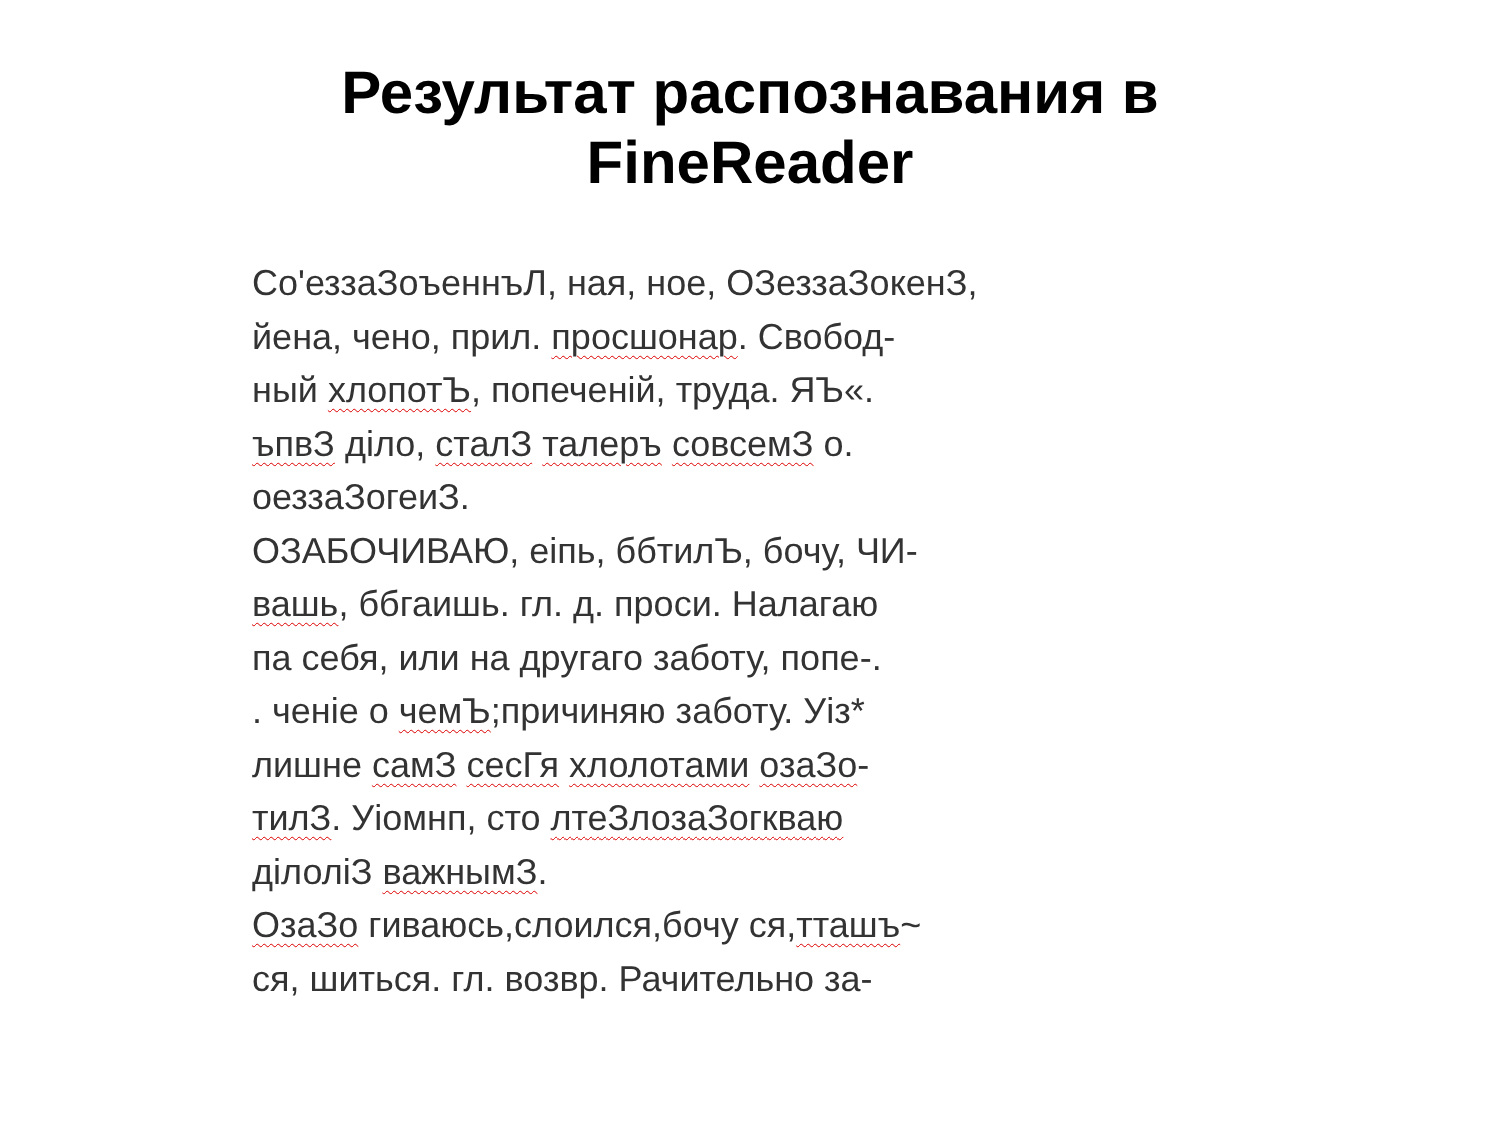Результат распознавания в
FineReader
Со'еззаЗоъеннъЛ, ная, ное, ОЗеззаЗокенЗ,
йена, чено, прил. просшонар. Свобод-
ный хлопотЪ, попеченiй, труда. ЯЪ«.
ъпвЗ дiло, сталЗ талеръ совсемЗ о.
оеззаЗогеиЗ.
ОЗАБОЧИВАЮ, еiпь, ббтилЪ, бочу, ЧИ-
вашь, ббгаишь. гл. д. проси. Налагаю
па себя, или на другаго заботу, попе-.
. ченiе о чемЪ;причиняю заботу. Уiз*
лишне самЗ сесГя хлолотами озаЗо-
тилЗ. Уiомнп, сто лтеЗлозаЗогкваю
дiлолiЗ важнымЗ.
ОзаЗо гиваюсь,слоился,бочу ся,тташъ~
ся, шиться. гл. возвр. Рачительно за-